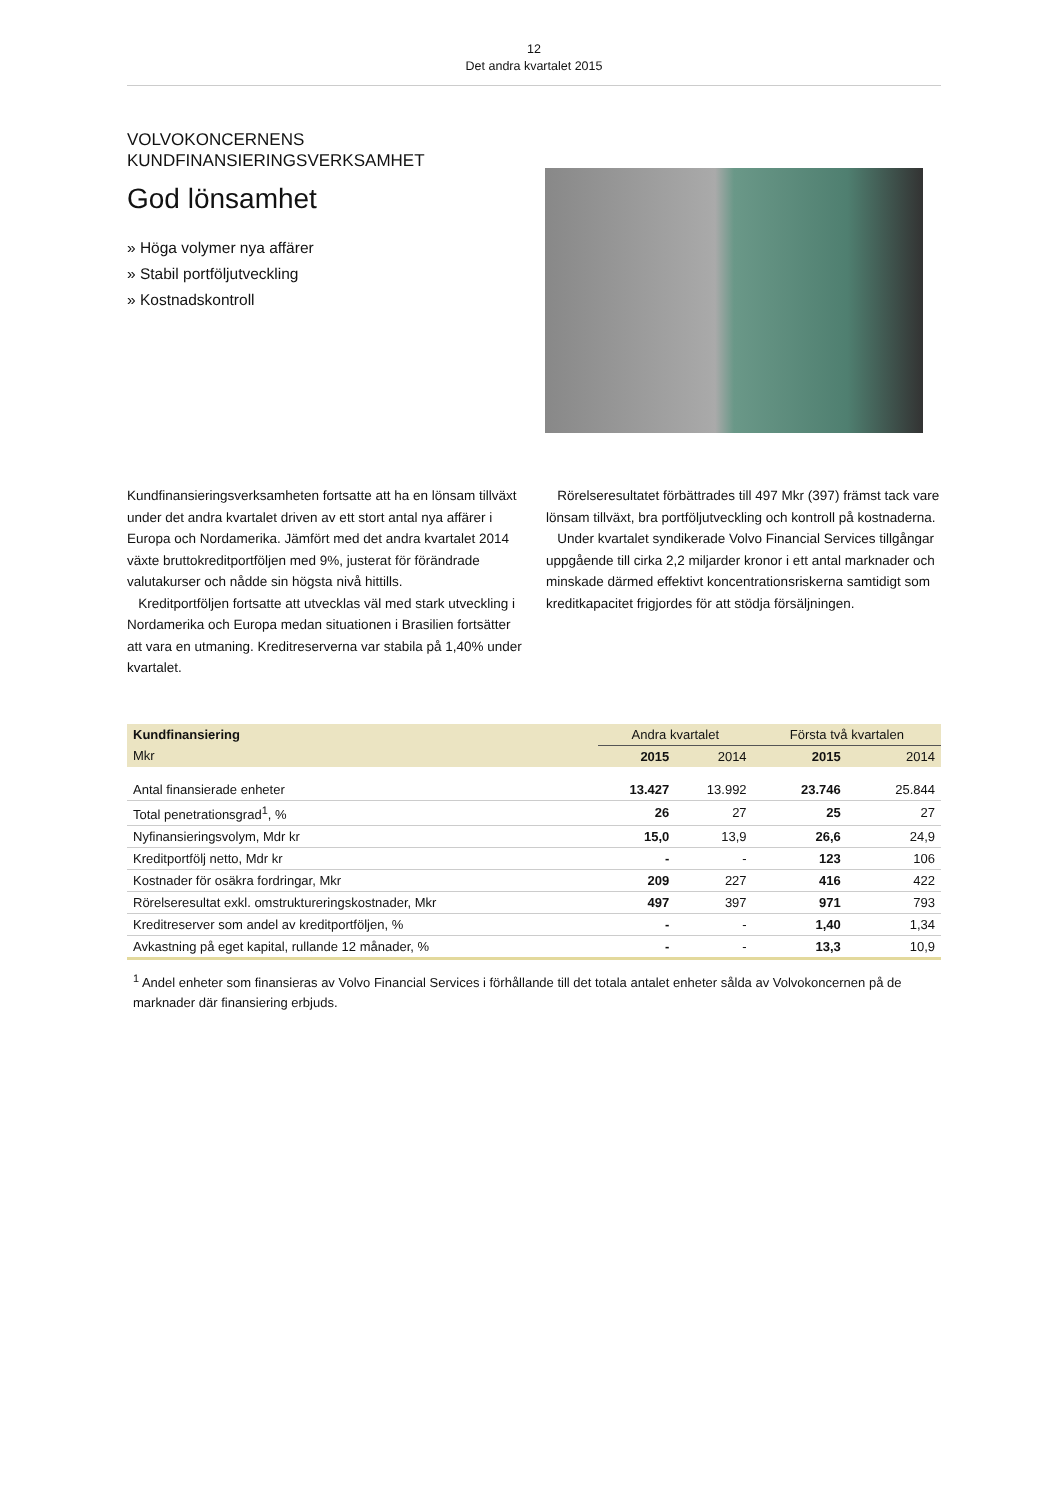12
Det andra kvartalet 2015
VOLVOKONCERNENS
KUNDFINANSIERINGSVERKSAMHET
God lönsamhet
» Höga volymer nya affärer
» Stabil portföljutveckling
» Kostnadskontroll
Kundfinansieringsverksamheten fortsatte att ha en lönsam tillväxt under det andra kvartalet driven av ett stort antal nya affärer i Europa och Nordamerika. Jämfört med det andra kvartalet 2014 växte bruttokreditportföljen med 9%, justerat för förändrade valutakurser och nådde sin högsta nivå hittills.
Kreditportföljen fortsatte att utvecklas väl med stark utveckling i Nordamerika och Europa medan situationen i Brasilien fortsätter att vara en utmaning. Kreditreserverna var stabila på 1,40% under kvartalet.
Rörelseresultatet förbättrades till 497 Mkr (397) främst tack vare lönsam tillväxt, bra portföljutveckling och kontroll på kostnaderna.
Under kvartalet syndikerade Volvo Financial Services tillgångar uppgående till cirka 2,2 miljarder kronor i ett antal marknader och minskade därmed effektivt koncentrationsriskerna samtidigt som kreditkapacitet frigjordes för att stödja försäljningen.
| Kundfinansiering | Andra kvartalet | | Första två kvartalen | |
| --- | --- | --- | --- | --- |
| Mkr | 2015 | 2014 | 2015 | 2014 |
| Antal finansierade enheter | 13.427 | 13.992 | 23.746 | 25.844 |
| Total penetrationsgrad<sup>1</sup>, % | 26 | 27 | 25 | 27 |
| Nyfinansieringsvolym, Mdr kr | 15,0 | 13,9 | 26,6 | 24,9 |
| Kreditportfölj netto, Mdr kr | - | - | 123 | 106 |
| Kostnader för osäkra fordringar, Mkr | 209 | 227 | 416 | 422 |
| Rörelseresultat exkl. omstruktureringskostnader, Mkr | 497 | 397 | 971 | 793 |
| Kreditreserver som andel av kreditportföljen, % | - | - | 1,40 | 1,34 |
| Avkastning på eget kapital, rullande 12 månader, % | - | - | 13,3 | 10,9 |
<sup>1</sup> Andel enheter som finansieras av Volvo Financial Services i förhållande till det totala antalet enheter sålda av Volvokoncernen på de marknader där finansiering erbjuds.